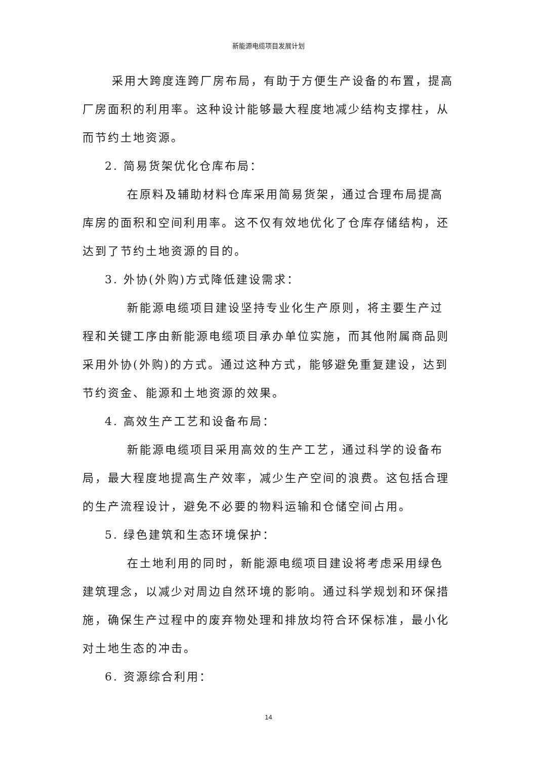新能源电缆项目发展计划
采用大跨度连跨厂房布局，有助于方便生产设备的布置，提高厂房面积的利用率。这种设计能够最大程度地减少结构支撑柱，从而节约土地资源。
2. 简易货架优化仓库布局：
在原料及辅助材料仓库采用简易货架，通过合理布局提高库房的面积和空间利用率。这不仅有效地优化了仓库存储结构，还达到了节约土地资源的目的。
3. 外协(外购)方式降低建设需求：
新能源电缆项目建设坚持专业化生产原则，将主要生产过程和关键工序由新能源电缆项目承办单位实施，而其他附属商品则采用外协(外购)的方式。通过这种方式，能够避免重复建设，达到节约资金、能源和土地资源的效果。
4. 高效生产工艺和设备布局：
新能源电缆项目采用高效的生产工艺，通过科学的设备布局，最大程度地提高生产效率，减少生产空间的浪费。这包括合理的生产流程设计，避免不必要的物料运输和仓储空间占用。
5. 绿色建筑和生态环境保护：
在土地利用的同时，新能源电缆项目建设将考虑采用绿色建筑理念，以减少对周边自然环境的影响。通过科学规划和环保措施，确保生产过程中的废弃物处理和排放均符合环保标准，最小化对土地生态的冲击。
6. 资源综合利用：
14